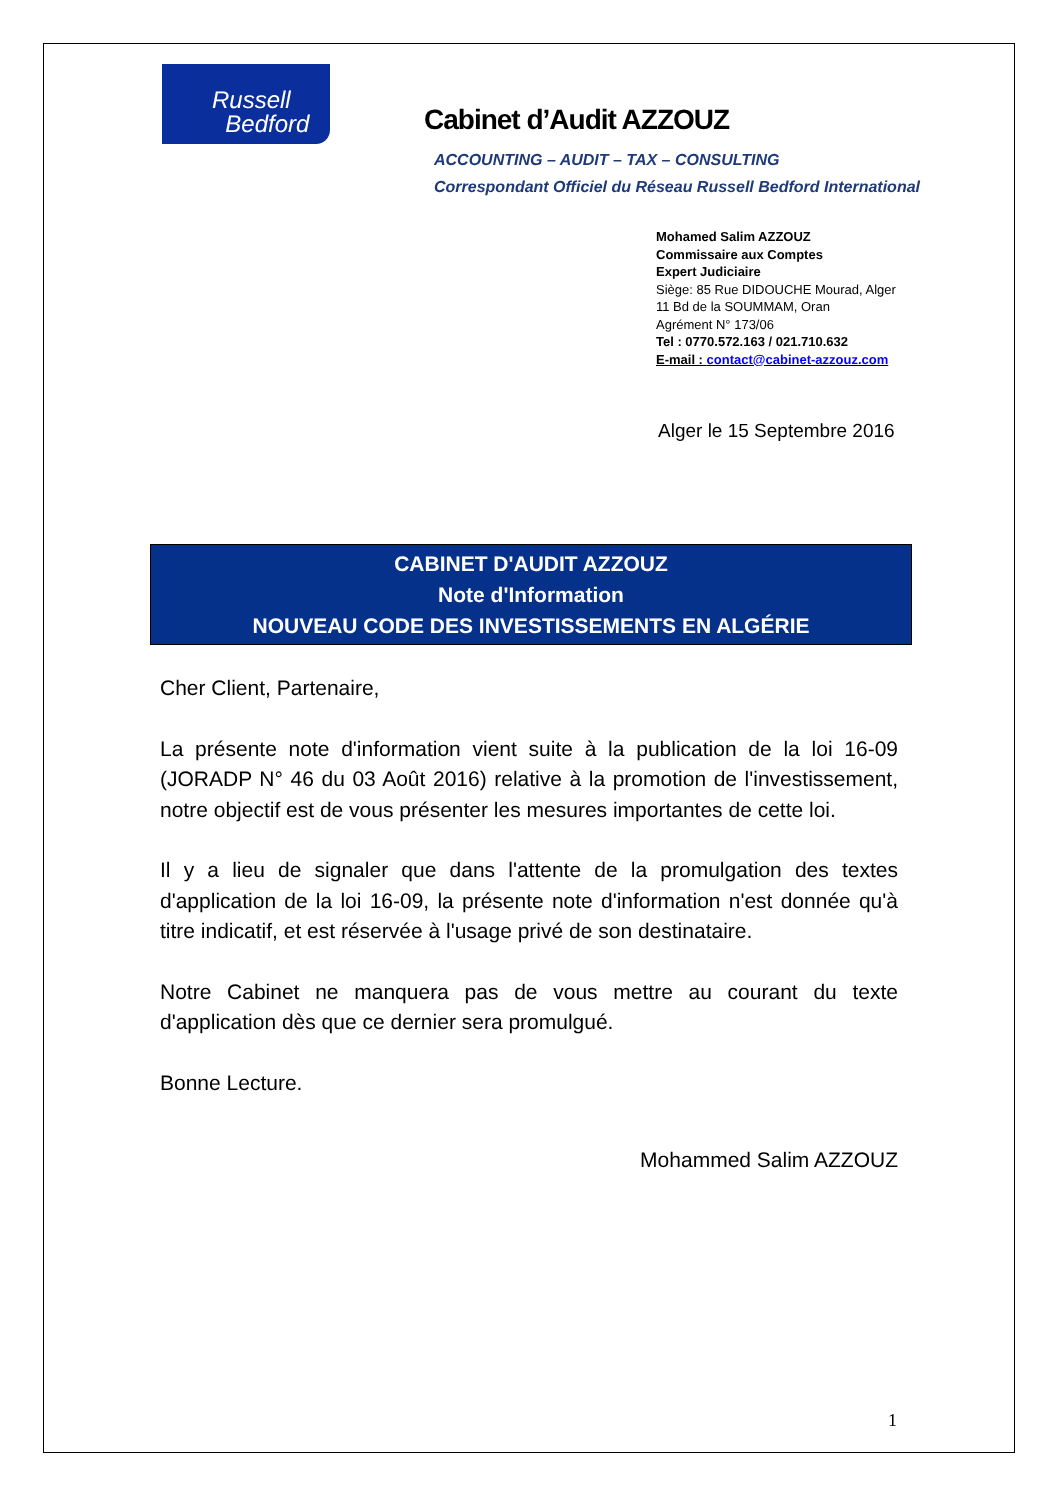Russell
Bedford
Cabinet d’Audit AZZOUZ
ACCOUNTING – AUDIT – TAX – CONSULTING
Correspondant Officiel du Réseau Russell Bedford International
Mohamed Salim AZZOUZ
Commissaire aux Comptes
Expert Judiciaire
Siège: 85 Rue DIDOUCHE Mourad, Alger
11 Bd de la SOUMMAM, Oran
Agrément N° 173/06
Tel : 0770.572.163 / 021.710.632
E-mail : contact@cabinet-azzouz.com
Alger le 15 Septembre 2016
CABINET D'AUDIT AZZOUZ
Note d'Information
NOUVEAU CODE DES INVESTISSEMENTS EN ALGÉRIE
Cher Client, Partenaire,
La présente note d'information vient suite à la publication de la loi 16-09 (JORADP N° 46 du 03 Août 2016) relative à la promotion de l'investissement, notre objectif est de vous présenter les mesures importantes de cette loi.
Il y a lieu de signaler que dans l'attente de la promulgation des textes d'application de la loi 16-09, la présente note d'information n'est donnée qu'à titre indicatif, et est réservée à l'usage privé de son destinataire.
Notre Cabinet ne manquera pas de vous mettre au courant du texte d'application dès que ce dernier sera promulgué.
Bonne Lecture.
Mohammed Salim AZZOUZ
1